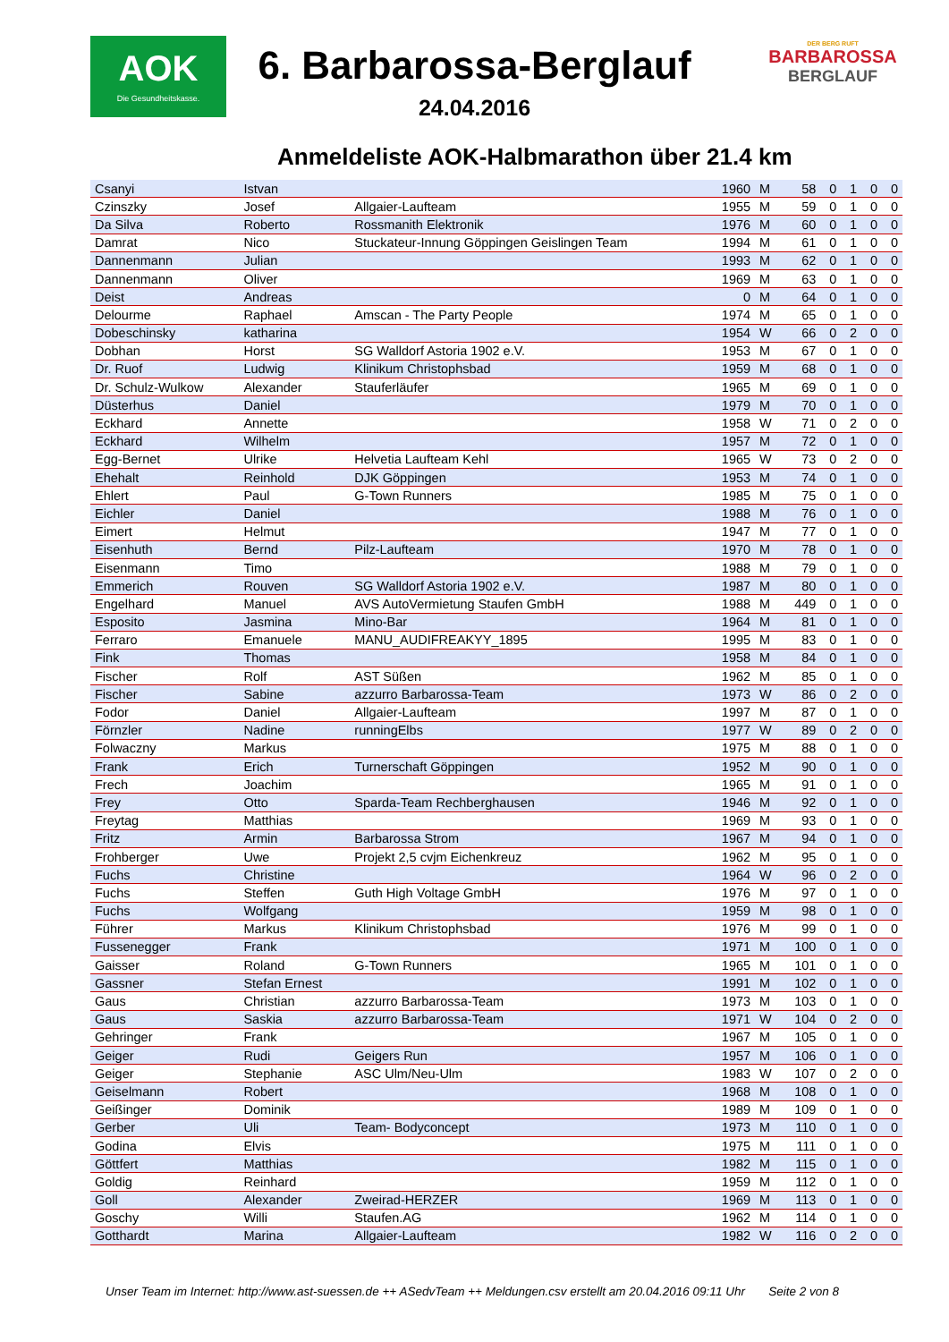AOK
Die Gesundheitskasse.
DER BERG RUFT
BARBAROSSA
BERGLAUF
6. Barbarossa-Berglauf
24.04.2016
Anmeldeliste AOK-Halbmarathon über 21.4 km
| Csanyi | Istvan | | 1960 | M | 58 | 0 | 1 | 0 | 0 |
| Czinszky | Josef | Allgaier-Laufteam | 1955 | M | 59 | 0 | 1 | 0 | 0 |
| Da Silva | Roberto | Rossmanith Elektronik | 1976 | M | 60 | 0 | 1 | 0 | 0 |
| Damrat | Nico | Stuckateur-Innung Göppingen Geislingen Team | 1994 | M | 61 | 0 | 1 | 0 | 0 |
| Dannenmann | Julian | | 1993 | M | 62 | 0 | 1 | 0 | 0 |
| Dannenmann | Oliver | | 1969 | M | 63 | 0 | 1 | 0 | 0 |
| Deist | Andreas | | 0 | M | 64 | 0 | 1 | 0 | 0 |
| Delourme | Raphael | Amscan - The Party People | 1974 | M | 65 | 0 | 1 | 0 | 0 |
| Dobeschinsky | katharina | | 1954 | W | 66 | 0 | 2 | 0 | 0 |
| Dobhan | Horst | SG Walldorf Astoria 1902 e.V. | 1953 | M | 67 | 0 | 1 | 0 | 0 |
| Dr. Ruof | Ludwig | Klinikum Christophsbad | 1959 | M | 68 | 0 | 1 | 0 | 0 |
| Dr. Schulz-Wulkow | Alexander | Stauferläufer | 1965 | M | 69 | 0 | 1 | 0 | 0 |
| Düsterhus | Daniel | | 1979 | M | 70 | 0 | 1 | 0 | 0 |
| Eckhard | Annette | | 1958 | W | 71 | 0 | 2 | 0 | 0 |
| Eckhard | Wilhelm | | 1957 | M | 72 | 0 | 1 | 0 | 0 |
| Egg-Bernet | Ulrike | Helvetia Laufteam Kehl | 1965 | W | 73 | 0 | 2 | 0 | 0 |
| Ehehalt | Reinhold | DJK Göppingen | 1953 | M | 74 | 0 | 1 | 0 | 0 |
| Ehlert | Paul | G-Town Runners | 1985 | M | 75 | 0 | 1 | 0 | 0 |
| Eichler | Daniel | | 1988 | M | 76 | 0 | 1 | 0 | 0 |
| Eimert | Helmut | | 1947 | M | 77 | 0 | 1 | 0 | 0 |
| Eisenhuth | Bernd | Pilz-Laufteam | 1970 | M | 78 | 0 | 1 | 0 | 0 |
| Eisenmann | Timo | | 1988 | M | 79 | 0 | 1 | 0 | 0 |
| Emmerich | Rouven | SG Walldorf Astoria 1902 e.V. | 1987 | M | 80 | 0 | 1 | 0 | 0 |
| Engelhard | Manuel | AVS AutoVermietung Staufen GmbH | 1988 | M | 449 | 0 | 1 | 0 | 0 |
| Esposito | Jasmina | Mino-Bar | 1964 | M | 81 | 0 | 1 | 0 | 0 |
| Ferraro | Emanuele | MANU_AUDIFREAKYY_1895 | 1995 | M | 83 | 0 | 1 | 0 | 0 |
| Fink | Thomas | | 1958 | M | 84 | 0 | 1 | 0 | 0 |
| Fischer | Rolf | AST Süßen | 1962 | M | 85 | 0 | 1 | 0 | 0 |
| Fischer | Sabine | azzurro Barbarossa-Team | 1973 | W | 86 | 0 | 2 | 0 | 0 |
| Fodor | Daniel | Allgaier-Laufteam | 1997 | M | 87 | 0 | 1 | 0 | 0 |
| Förnzler | Nadine | runningElbs | 1977 | W | 89 | 0 | 2 | 0 | 0 |
| Folwaczny | Markus | | 1975 | M | 88 | 0 | 1 | 0 | 0 |
| Frank | Erich | Turnerschaft Göppingen | 1952 | M | 90 | 0 | 1 | 0 | 0 |
| Frech | Joachim | | 1965 | M | 91 | 0 | 1 | 0 | 0 |
| Frey | Otto | Sparda-Team Rechberghausen | 1946 | M | 92 | 0 | 1 | 0 | 0 |
| Freytag | Matthias | | 1969 | M | 93 | 0 | 1 | 0 | 0 |
| Fritz | Armin | Barbarossa Strom | 1967 | M | 94 | 0 | 1 | 0 | 0 |
| Frohberger | Uwe | Projekt 2,5 cvjm Eichenkreuz | 1962 | M | 95 | 0 | 1 | 0 | 0 |
| Fuchs | Christine | | 1964 | W | 96 | 0 | 2 | 0 | 0 |
| Fuchs | Steffen | Guth High Voltage GmbH | 1976 | M | 97 | 0 | 1 | 0 | 0 |
| Fuchs | Wolfgang | | 1959 | M | 98 | 0 | 1 | 0 | 0 |
| Führer | Markus | Klinikum Christophsbad | 1976 | M | 99 | 0 | 1 | 0 | 0 |
| Fussenegger | Frank | | 1971 | M | 100 | 0 | 1 | 0 | 0 |
| Gaisser | Roland | G-Town Runners | 1965 | M | 101 | 0 | 1 | 0 | 0 |
| Gassner | Stefan Ernest | | 1991 | M | 102 | 0 | 1 | 0 | 0 |
| Gaus | Christian | azzurro Barbarossa-Team | 1973 | M | 103 | 0 | 1 | 0 | 0 |
| Gaus | Saskia | azzurro Barbarossa-Team | 1971 | W | 104 | 0 | 2 | 0 | 0 |
| Gehringer | Frank | | 1967 | M | 105 | 0 | 1 | 0 | 0 |
| Geiger | Rudi | Geigers Run | 1957 | M | 106 | 0 | 1 | 0 | 0 |
| Geiger | Stephanie | ASC Ulm/Neu-Ulm | 1983 | W | 107 | 0 | 2 | 0 | 0 |
| Geiselmann | Robert | | 1968 | M | 108 | 0 | 1 | 0 | 0 |
| Geißinger | Dominik | | 1989 | M | 109 | 0 | 1 | 0 | 0 |
| Gerber | Uli | Team- Bodyconcept | 1973 | M | 110 | 0 | 1 | 0 | 0 |
| Godina | Elvis | | 1975 | M | 111 | 0 | 1 | 0 | 0 |
| Göttfert | Matthias | | 1982 | M | 115 | 0 | 1 | 0 | 0 |
| Goldig | Reinhard | | 1959 | M | 112 | 0 | 1 | 0 | 0 |
| Goll | Alexander | Zweirad-HERZER | 1969 | M | 113 | 0 | 1 | 0 | 0 |
| Goschy | Willi | Staufen.AG | 1962 | M | 114 | 0 | 1 | 0 | 0 |
| Gotthardt | Marina | Allgaier-Laufteam | 1982 | W | 116 | 0 | 2 | 0 | 0 |
Unser Team im Internet: http://www.ast-suessen.de ++ ASedvTeam ++ Meldungen.csv erstellt am 20.04.2016 09:11 Uhr Seite 2 von 8